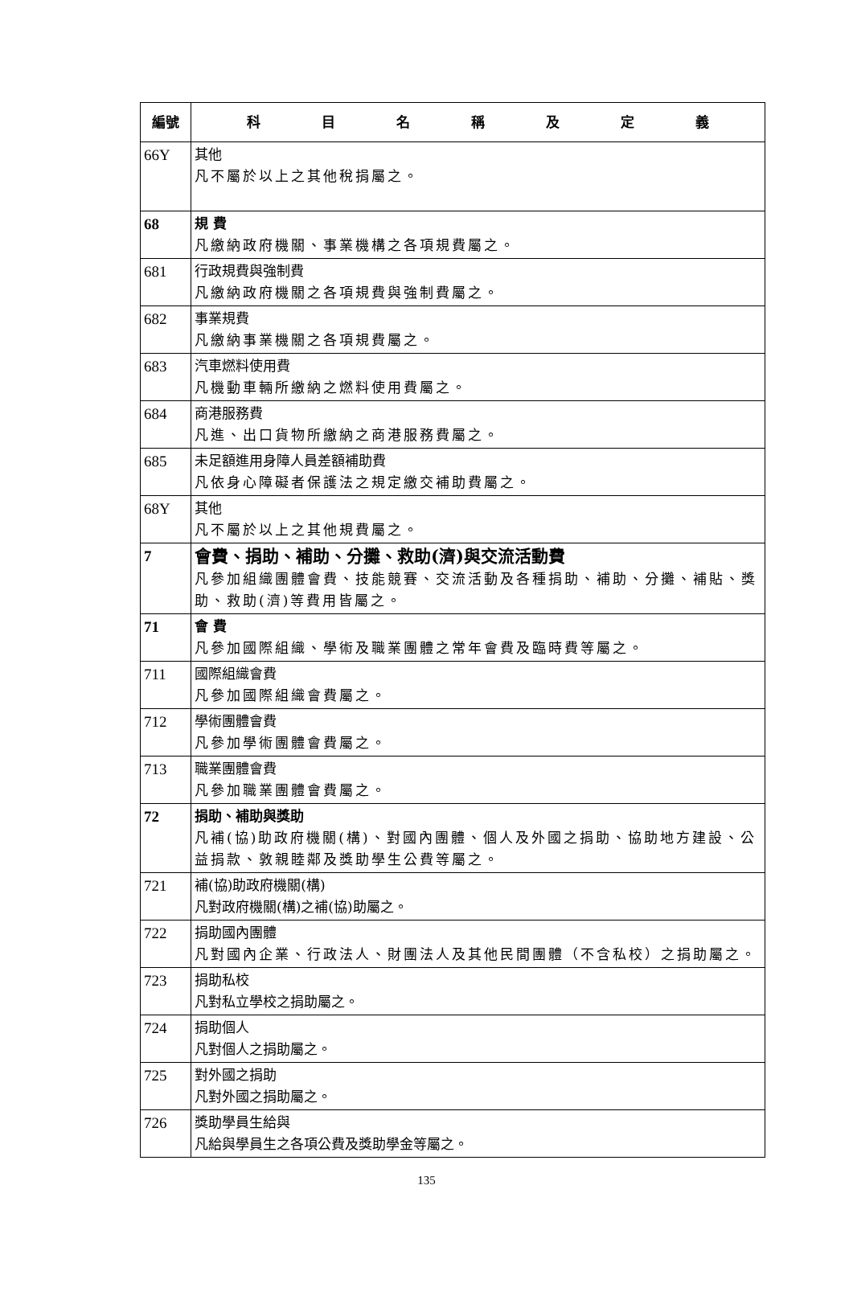| 編號 | 科 目 名 稱 及 定 義 |
| --- | --- |
| 66Y | 其他 凡不屬於以上之其他稅捐屬之。 |
| 68 | 規 費 凡繳納政府機關、事業機構之各項規費屬之。 |
| 681 | 行政規費與強制費 凡繳納政府機關之各項規費與強制費屬之。 |
| 682 | 事業規費 凡繳納事業機關之各項規費屬之。 |
| 683 | 汽車燃料使用費 凡機動車輛所繳納之燃料使用費屬之。 |
| 684 | 商港服務費 凡進、出口貨物所繳納之商港服務費屬之。 |
| 685 | 未足額進用身障人員差額補助費 凡依身心障礙者保護法之規定繳交補助費屬之。 |
| 68Y | 其他 凡不屬於以上之其他規費屬之。 |
| 7 | 會費、捐助、補助、分攤、救助(濟)與交流活動費 凡參加組織團體會費、技能競賽、交流活動及各種捐助、補助、分攤、補貼、獎助、救助(濟)等費用皆屬之。 |
| 71 | 會 費 凡參加國際組織、學術及職業團體之常年會費及臨時費等屬之。 |
| 711 | 國際組織會費 凡參加國際組織會費屬之。 |
| 712 | 學術團體會費 凡參加學術團體會費屬之。 |
| 713 | 職業團體會費 凡參加職業團體會費屬之。 |
| 72 | 捐助、補助與獎助 凡補(協)助政府機關(構)、對國內團體、個人及外國之捐助、協助地方建設、公益捐款、敦親睦鄰及獎助學生公費等屬之。 |
| 721 | 補(協)助政府機關(構) 凡對政府機關(構)之補(協)助屬之。 |
| 722 | 捐助國內團體 凡對國內企業、行政法人、財團法人及其他民間團體（不含私校）之捐助屬之。 |
| 723 | 捐助私校 凡對私立學校之捐助屬之。 |
| 724 | 捐助個人 凡對個人之捐助屬之。 |
| 725 | 對外國之捐助 凡對外國之捐助屬之。 |
| 726 | 獎助學員生給與 凡給與學員生之各項公費及獎助學金等屬之。 |
135